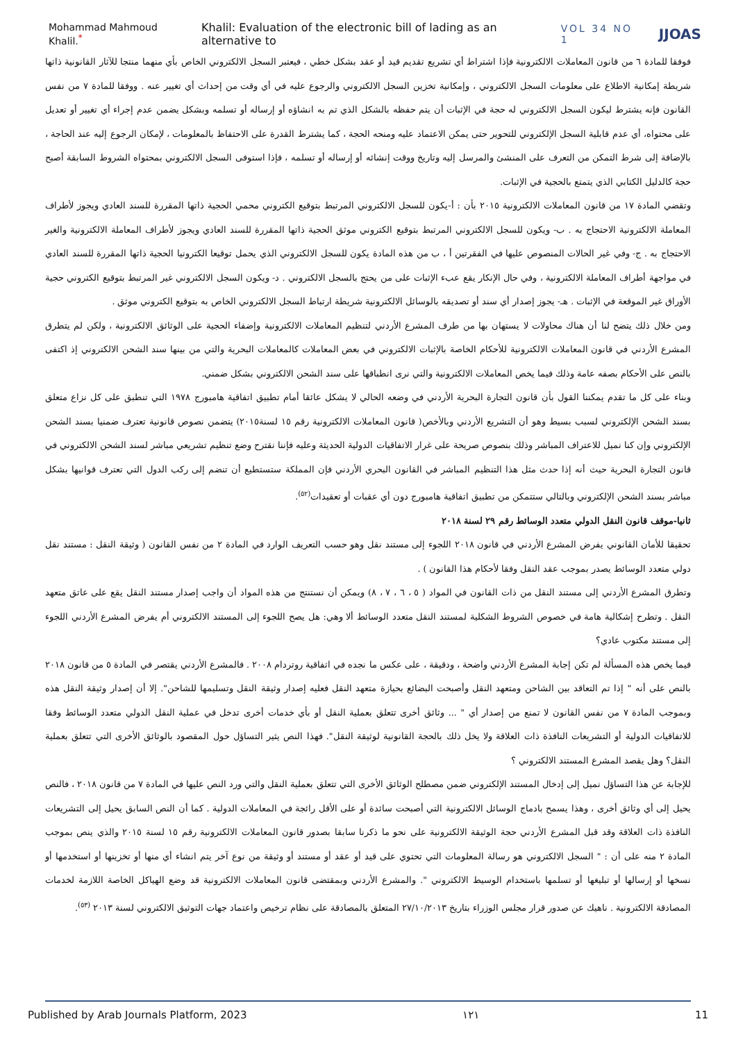Mohammad Mahmoud Khalil.<sup>*</sup> Khalil: Evaluation of the electronic bill of lading as an alternative to VOL 34 NO 1 JJOAS
فوفقا للمادة ٦ من قانون المعاملات الالكترونية فإذا اشتراط أي تشريع تقديم قيد أو عقد بشكل خطي ، فيعتبر السجل الالكتروني الخاص بأي منهما منتجا للآثار القانونية ذاتها شريطة إمكانية الاطلاع على معلومات السجل الالكتروني ، وإمكانية تخزين السجل الالكتروني والرجوع عليه في أي وقت من إحداث أي تغيير عنه . ووفقا للمادة ٧ من نفس القانون فإنه يشترط ليكون السجل الالكتروني له حجة في الإثبات أن يتم حفظه بالشكل الذي تم به انشاؤه أو إرساله أو تسلمه وبشكل يضمن عدم إجراء أي تغيير أو تعديل على محتواه، أي عدم قابلية السجل الإلكتروني للتحوير حتى يمكن الاعتماد عليه ومنحه الحجة ، كما يشترط القدرة على الاحتفاظ بالمعلومات ، لإمكان الرجوع إليه عند الحاجة ، بالإضافة إلى شرط التمكن من التعرف على المنشئ والمرسل إليه وتاريخ ووقت إنشائه أو إرساله أو تسلمه ، فإذا استوفى السجل الالكتروني بمحتواه الشروط السابقة أصبح حجة كالدليل الكتابي الذي يتمتع بالحجية في الإثبات.
وتقضي المادة ١٧ من قانون المعاملات الالكترونية ٢٠١٥ بأن : أ-يكون للسجل الالكتروني المرتبط بتوقيع الكتروني محمي الحجية ذاتها المقررة للسند العادي ويجوز لأطراف المعاملة الالكترونية الاحتجاج به . ب- ويكون للسجل الالكتروني المرتبط بتوقيع الكتروني موثق الحجية ذاتها المقررة للسند العادي ويجوز لأطراف المعاملة الالكترونية والغير الاحتجاج به . ج- وفي غير الحالات المنصوص عليها في الفقرتين أ ، ب من هذه المادة يكون للسجل الالكتروني الذي يحمل توقيعا الكترونيا الحجية ذاتها المقررة للسند العادي في مواجهة أطراف المعاملة الالكترونية ، وفي حال الإنكار يقع عبء الإثبات على من يحتج بالسجل الالكتروني . د- ويكون السجل الالكتروني غير المرتبط بتوقيع الكتروني حجية الأوراق غير الموقعة في الإثبات . هـ- يجوز إصدار أي سند أو تصديقه بالوسائل الالكترونية شريطة ارتباط السجل الالكتروني الخاص به بتوقيع الكتروني موثق .
ومن خلال ذلك يتضح لنا أن هناك محاولات لا يستهان بها من طرف المشرع الأردني لتنظيم المعاملات الالكترونية وإضفاء الحجية على الوثائق الالكترونية ، ولكن لم يتطرق المشرع الأردني في قانون المعاملات الالكترونية للأحكام الخاصة بالإثبات الالكتروني في بعض المعاملات كالمعاملات البحرية والتي من بينها سند الشحن الالكتروني إذ اكتفى بالنص على الأحكام بصفه عامة وذلك فيما يخص المعاملات الالكترونية والتي نرى انطباقها على سند الشحن الالكتروني بشكل ضمني.
وبناء على كل ما تقدم يمكننا القول بأن قانون التجارة البحرية الأردني في وضعه الحالي لا يشكل عائقا أمام تطبيق اتفاقية هامبورج ١٩٧٨ التي تنطبق على كل نزاع متعلق بسند الشحن الإلكتروني لسبب بسيط وهو أن التشريع الأردني وبالأخص( قانون المعاملات الالكترونية رقم ١٥ لسنة٢٠١٥) يتضمن نصوص قانونية تعترف ضمنيا بسند الشحن الإلكتروني وإن كنا نميل للاعتراف المباشر وذلك بنصوص صريحة على غرار الاتفاقيات الدولية الحديثة وعليه فإننا نقترح وضع تنظيم تشريعي مباشر لسند الشحن الالكتروني في قانون التجارة البحرية حيث أنه إذا حدث مثل هذا التنظيم المباشر في القانون البحري الأردني فإن المملكة ستستطيع أن تنضم إلى ركب الدول التي تعترف قوانيها بشكل مباشر بسند الشحن الإلكتروني وبالتالي ستتمكن من تطبيق اتفاقية هامبورج دون أي عقبات أو تعقيدات<sup>(٥٢)</sup>.
ثانيا-موقف قانون النقل الدولي متعدد الوسائط رقم ٢٩ لسنة ٢٠١٨
تحقيقا للأمان القانوني يفرض المشرع الأردني في قانون ٢٠١٨ اللجوء إلى مستند نقل وهو حسب التعريف الوارد في المادة ٢ من نفس القانون ( وثيقة النقل : مستند نقل دولي متعدد الوسائط يصدر بموجب عقد النقل وفقا لأحكام هذا القانون ) .
وتطرق المشرع الأردني إلى مستند النقل من ذات القانون في المواد ( ٥ ، ٦ ، ٧ ، ٨) ويمكن أن نستنتج من هذه المواد أن واجب إصدار مستند النقل يقع على عاتق متعهد النقل . وتطرح إشكالية هامة في خصوص الشروط الشكلية لمستند النقل متعدد الوسائط ألا وهي: هل يصح اللجوء إلى المستند الالكتروني أم يفرض المشرع الأردني اللجوء إلى مستند مكتوب عادي؟
فيما يخص هذه المسألة لم تكن إجابة المشرع الأردني واضحة ، ودقيقة ، على عكس ما نجده في اتفاقية روتردام ٢٠٠٨ . فالمشرع الأردني يقتصر في المادة ٥ من قانون ٢٠١٨ بالنص على أنه " إذا تم التعاقد بين الشاحن ومتعهد النقل وأصبحت البضائع بحيازة متعهد النقل فعليه إصدار وثيقة النقل وتسليمها للشاحن". إلا أن إصدار وثيقة النقل هذه وبموجب المادة ٧ من نفس القانون لا تمنع من إصدار أي " ... وثائق أخرى تتعلق بعملية النقل أو بأي خدمات أخرى تدخل في عملية النقل الدولي متعدد الوسائط وفقا للاتفاقيات الدولية أو التشريعات النافذة ذات العلاقة ولا يخل ذلك بالحجة القانونية لوثيقة النقل". فهذا النص يثير التساؤل حول المقصود بالوثائق الأخرى التي تتعلق بعملية النقل؟ وهل يقصد المشرع المستند الالكتروني ؟
للإجابة عن هذا التساؤل نميل إلى إدخال المستند الإلكتروني ضمن مصطلح الوثائق الأخرى التي تتعلق بعملية النقل والتي ورد النص عليها في المادة ٧ من قانون ٢٠١٨ ، فالنص يحيل إلى أي وثائق أخرى ، وهذا يسمح بادماج الوسائل الالكترونية التي أصبحت سائدة أو على الأقل رائجة في المعاملات الدولية . كما أن النص السابق يحيل إلى التشريعات النافذة ذات العلاقة وقد قبل المشرع الأردني حجة الوثيقة الالكترونية على نحو ما ذكرنا سابقا بصدور قانون المعاملات الالكترونية رقم ١٥ لسنة ٢٠١٥ والذي ينص بموجب المادة ٢ منه على أن : " السجل الالكتروني هو رسالة المعلومات التي تحتوي على قيد أو عقد أو مستند أو وثيقة من نوع آخر يتم انشاء أي منها أو تخزينها أو استخدمها أو نسخها أو إرسالها أو تبليغها أو تسلمها باستخدام الوسيط الالكتروني ". والمشرع الأردني وبمقتضى قانون المعاملات الالكترونية قد وضع الهياكل الخاصة اللازمة لخدمات المصادقة الالكترونية . ناهيك عن صدور قرار مجلس الوزراء بتاريخ ٢٧/١٠/٢٠١٣ المتعلق بالمصادقة على نظام ترخيص واعتماد جهات التوثيق الالكتروني لسنة ٢٠١٣ <sup>(٥٣)</sup>.
Published by Arab Journals Platform, 2023 ١٢١ 11